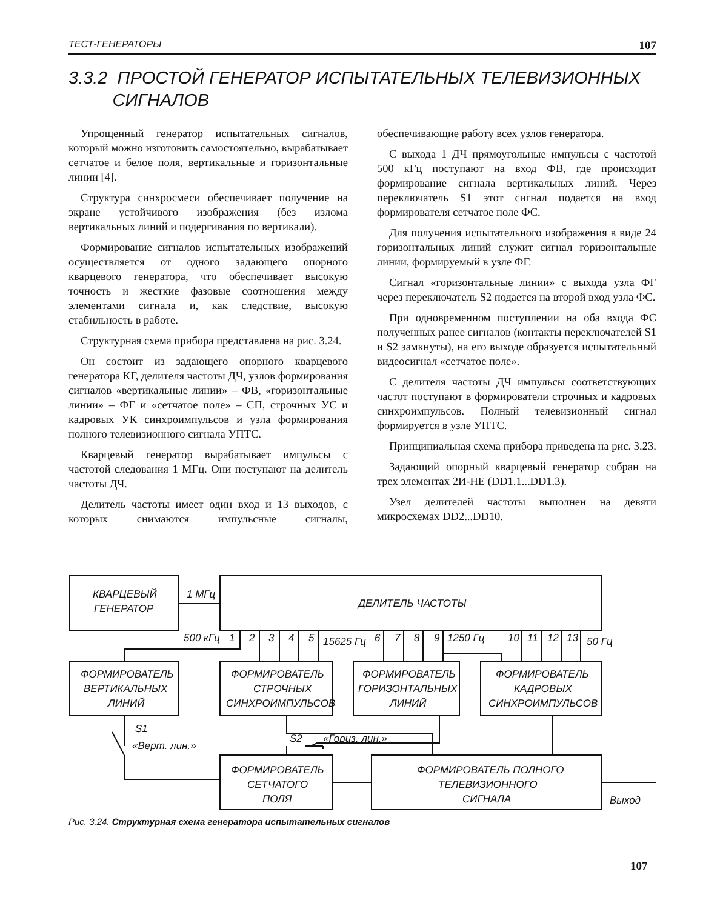ТЕСТ-ГЕНЕРАТОРЫ 107
3.3.2 ПРОСТОЙ ГЕНЕРАТОР ИСПЫТАТЕЛЬНЫХ ТЕЛЕВИЗИОННЫХ
СИГНАЛОВ
Упрощенный генератор испытательных сигналов, который можно изготовить самостоятельно, вырабатывает сетчатое и белое поля, вертикальные и горизонтальные линии [4].
Структура синхросмеси обеспечивает получение на экране устойчивого изображения (без излома вертикальных линий и подергивания по вертикали).
Формирование сигналов испытательных изображений осуществляется от одного задающего опорного кварцевого генератора, что обеспечивает высокую точность и жесткие фазовые соотношения между элементами сигнала и, как следствие, высокую стабильность в работе.
Структурная схема прибора представлена на рис. 3.24.
Он состоит из задающего опорного кварцевого генератора КГ, делителя частоты ДЧ, узлов формирования сигналов «вертикальные линии» – ФВ, «горизонтальные линии» – ФГ и «сетчатое поле» – СП, строчных УС и кадровых УК синхроимпульсов и узла формирования полного телевизионного сигнала УПТС.
Кварцевый генератор вырабатывает импульсы с частотой следования 1 МГц. Они поступают на делитель частоты ДЧ.
Делитель частоты имеет один вход и 13 выходов, с которых снимаются импульсные сигналы, обеспечивающие работу всех узлов генератора.
С выхода 1 ДЧ прямоугольные импульсы с частотой 500 кГц поступают на вход ФВ, где происходит формирование сигнала вертикальных линий. Через переключатель S1 этот сигнал подается на вход формирователя сетчатое поле ФС.
Для получения испытательного изображения в виде 24 горизонтальных линий служит сигнал горизонтальные линии, формируемый в узле ФГ.
Сигнал «горизонтальные линии» с выхода узла ФГ через переключатель S2 подается на второй вход узла ФС.
При одновременном поступлении на оба входа ФС полученных ранее сигналов (контакты переключателей S1 и S2 замкнуты), на его выходе образуется испытательный видеосигнал «сетчатое поле».
С делителя частоты ДЧ импульсы соответствующих частот поступают в формирователи строчных и кадровых синхроимпульсов. Полный телевизионный сигнал формируется в узле УПТС.
Принципиальная схема прибора приведена на рис. 3.23.
Задающий опорный кварцевый генератор собран на трех элементах 2И-НЕ (DD1.1...DD1.3).
Узел делителей частоты выполнен на девяти микросхемах DD2...DD10.
КВАРЦЕВЫЙ
ГЕНЕРАТОР
1 МГц
ДЕЛИТЕЛЬ ЧАСТОТЫ
500 кГц
1
2
3
4
5
15625 Гц
6
7
8
9
1250 Гц
10
11
12
13
50 Гц
ФОРМИРОВАТЕЛЬ
ВЕРТИКАЛЬНЫХ
ЛИНИЙ
ФОРМИРОВАТЕЛЬ
СТРОЧНЫХ
СИНХРОИМПУЛЬСОВ
ФОРМИРОВАТЕЛЬ
ГОРИЗОНТАЛЬНЫХ
ЛИНИЙ
ФОРМИРОВАТЕЛЬ
КАДРОВЫХ
СИНХРОИМПУЛЬСОВ
S1
«Верт. лин.»
S2
«Гориз. лин.»
ФОРМИРОВАТЕЛЬ
СЕТЧАТОГО
ПОЛЯ
ФОРМИРОВАТЕЛЬ ПОЛНОГО
ТЕЛЕВИЗИОННОГО
СИГНАЛА
Выход
Рис. 3.24. Структурная схема генератора испытательных сигналов
107